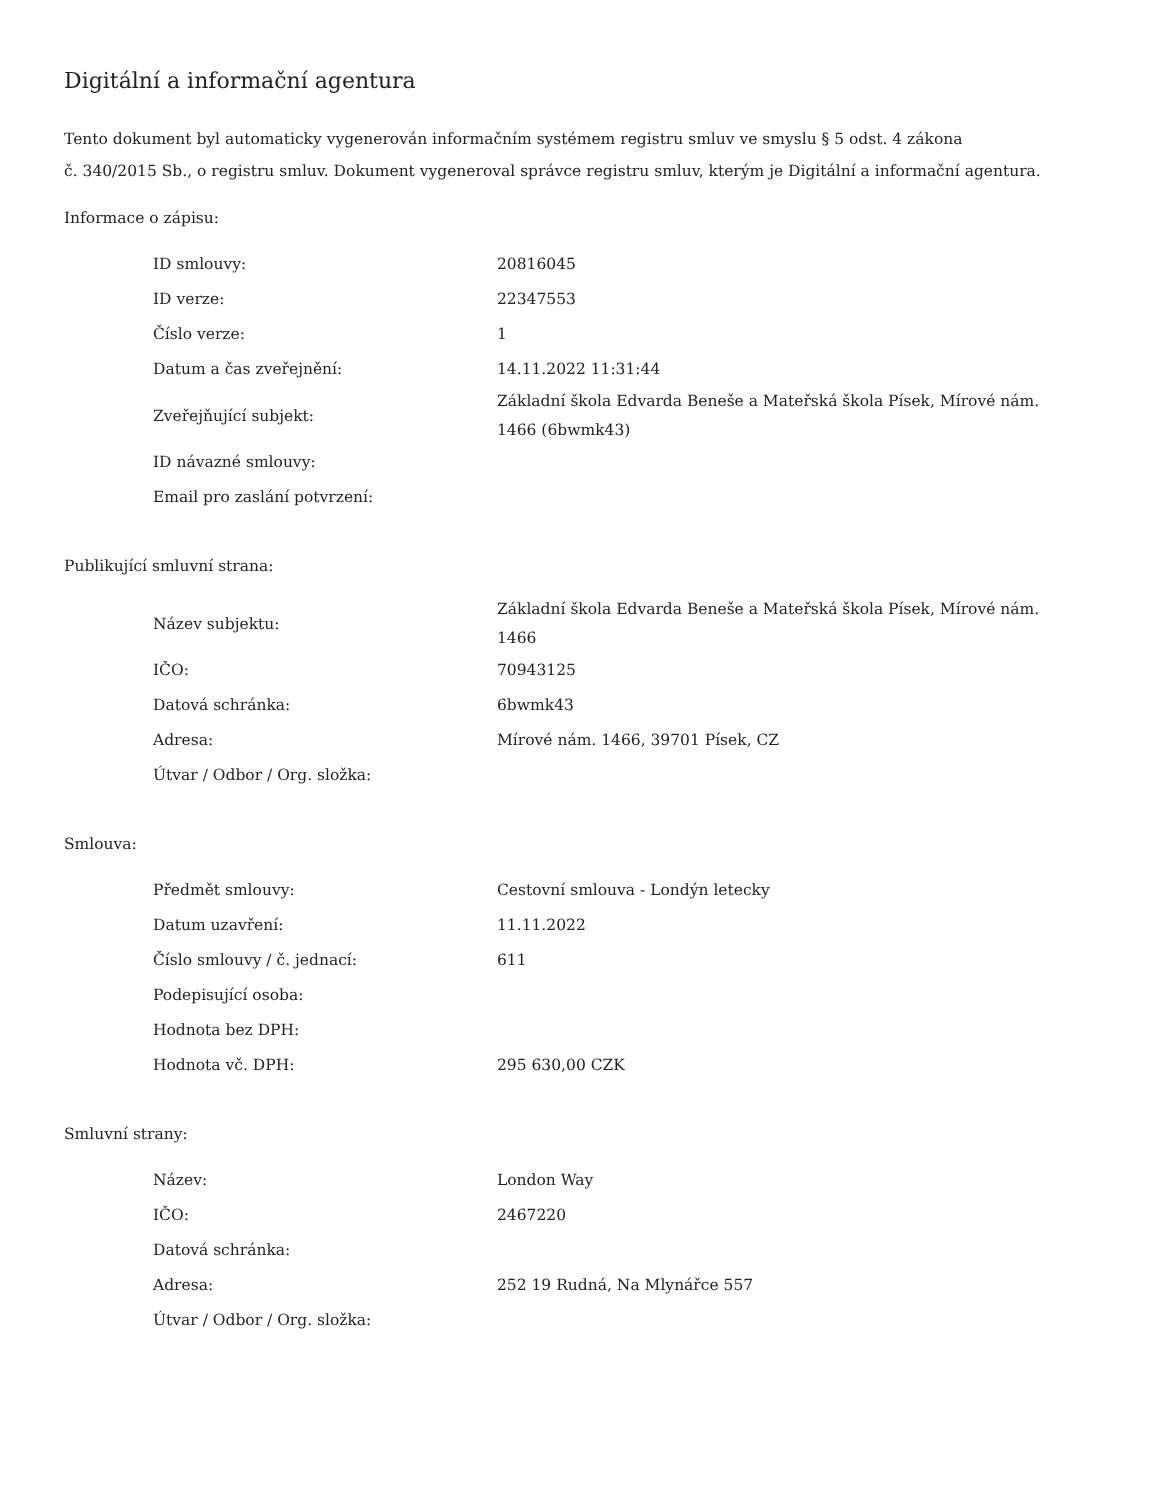Digitální a informační agentura
Tento dokument byl automaticky vygenerován informačním systémem registru smluv ve smyslu § 5 odst. 4 zákona
č. 340/2015 Sb., o registru smluv. Dokument vygeneroval správce registru smluv, kterým je Digitální a informační agentura.
Informace o zápisu:
| ID smlouvy: | 20816045 |
| ID verze: | 22347553 |
| Číslo verze: | 1 |
| Datum a čas zveřejnění: | 14.11.2022 11:31:44 |
| Zveřejňující subjekt: | Základní škola Edvarda Beneše a Mateřská škola Písek, Mírové nám. 1466 (6bwmk43) |
| ID návazné smlouvy: | |
| Email pro zaslání potvrzení: | |
Publikující smluvní strana:
| Název subjektu: | Základní škola Edvarda Beneše a Mateřská škola Písek, Mírové nám. 1466 |
| IČO: | 70943125 |
| Datová schránka: | 6bwmk43 |
| Adresa: | Mírové nám. 1466, 39701 Písek, CZ |
| Útvar / Odbor / Org. složka: | |
Smlouva:
| Předmět smlouvy: | Cestovní smlouva - Londýn letecky |
| Datum uzavření: | 11.11.2022 |
| Číslo smlouvy / č. jednací: | 611 |
| Podepisující osoba: | |
| Hodnota bez DPH: | |
| Hodnota vč. DPH: | 295 630,00 CZK |
Smluvní strany:
| Název: | London Way |
| IČO: | 2467220 |
| Datová schránka: | |
| Adresa: | 252 19 Rudná, Na Mlynářce 557 |
| Útvar / Odbor / Org. složka: | |